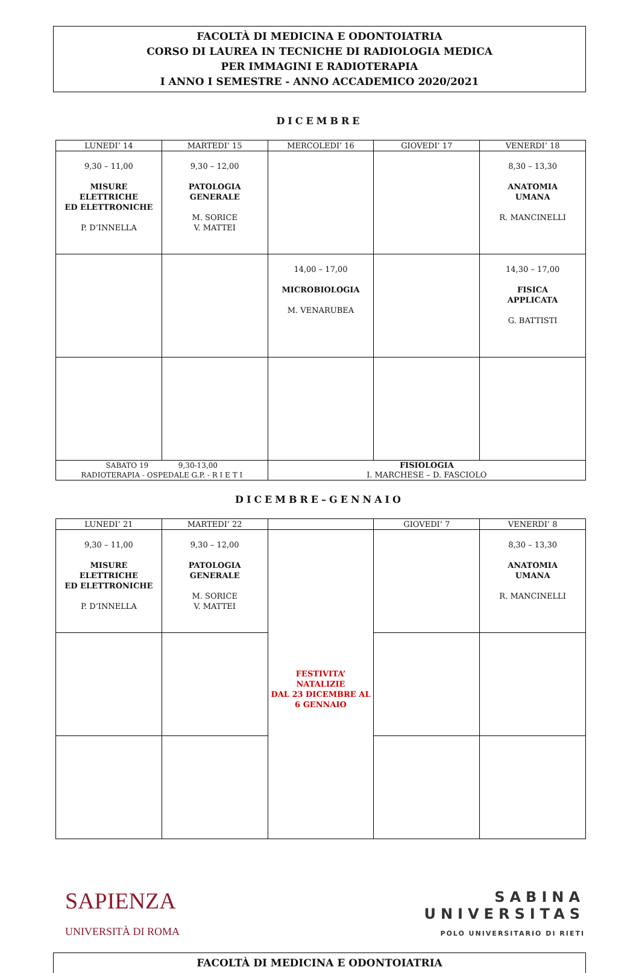FACOLTÀ DI MEDICINA E ODONTOIATRIA
CORSO DI LAUREA IN TECNICHE DI RADIOLOGIA MEDICA
PER IMMAGINI E RADIOTERAPIA
I ANNO I SEMESTRE - ANNO ACCADEMICO 2020/2021
DICEMBRE
| LUNEDI’ 14 | MARTEDI’ 15 | MERCOLEDI’ 16 | GIOVEDI’ 17 | VENERDI’ 18 |
| --- | --- | --- | --- | --- |
| 9,30 – 11,00 MISURE ELETTRICHE ED ELETTRONICHE P. D’INNELLA | 9,30 – 12,00 PATOLOGIA GENERALE M. SORICE V. MATTEI | | | 8,30 – 13,30 ANATOMIA UMANA R. MANCINELLI |
| | | 14,00 – 17,00 MICROBIOLOGIA M. VENARUBEA | | 14,30 – 17,00 FISICA APPLICATA G. BATTISTI |
| SABATO 19 9,30-13,00 RADIOTERAPIA - OSPEDALE G.P. - R I E T I | | FISIOLOGIA I. MARCHESE – D. FASCIOLO | | |
DICEMBRE–GENNAIO
| LUNEDI’ 21 | MARTEDI’ 22 | | GIOVEDI’ 7 | VENERDI’ 8 |
| --- | --- | --- | --- | --- |
| 9,30 – 11,00 MISURE ELETTRICHE ED ELETTRONICHE P. D’INNELLA | 9,30 – 12,00 PATOLOGIA GENERALE M. SORICE V. MATTEI | FESTIVITA’ NATALIZIE DAL 23 DICEMBRE AL 6 GENNAIO | | 8,30 – 13,30 ANATOMIA UMANA R. MANCINELLI |
SAPIENZA
UNIVERSITÀ DI ROMA
SABINA
UNIVERSITAS
POLO UNIVERSITARIO DI RIETI
FACOLTÀ DI MEDICINA E ODONTOIATRIA